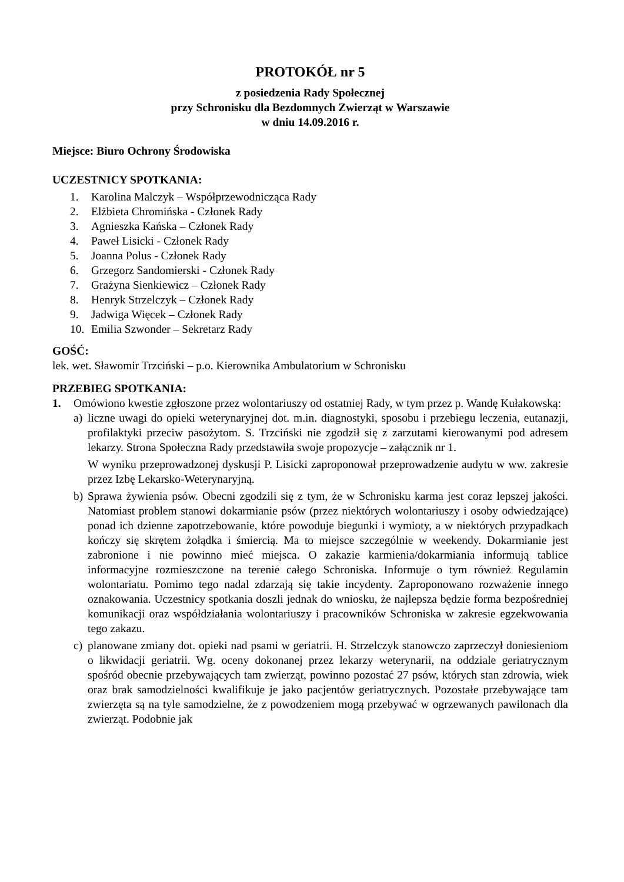PROTOKÓŁ nr 5
z posiedzenia Rady Społecznej
przy Schronisku dla Bezdomnych Zwierząt w Warszawie
w dniu 14.09.2016 r.
Miejsce: Biuro Ochrony Środowiska
UCZESTNICY SPOTKANIA:
1. Karolina Malczyk – Współprzewodnicząca Rady
2. Elżbieta Chromińska - Członek Rady
3. Agnieszka Kańska – Członek Rady
4. Paweł Lisicki - Członek Rady
5. Joanna Polus - Członek Rady
6. Grzegorz Sandomierski - Członek Rady
7. Grażyna Sienkiewicz – Członek Rady
8. Henryk Strzelczyk – Członek Rady
9. Jadwiga Więcek – Członek Rady
10. Emilia Szwonder – Sekretarz Rady
GOŚĆ:
lek. wet. Sławomir Trzciński – p.o. Kierownika Ambulatorium w Schronisku
PRZEBIEG SPOTKANIA:
1. Omówiono kwestie zgłoszone przez wolontariuszy od ostatniej Rady, w tym przez p. Wandę Kułakowską:
a) liczne uwagi do opieki weterynaryjnej dot. m.in. diagnostyki, sposobu i przebiegu leczenia, eutanazji, profilaktyki przeciw pasożytom. S. Trzciński nie zgodził się z zarzutami kierowanymi pod adresem lekarzy. Strona Społeczna Rady przedstawiła swoje propozycje – załącznik nr 1.
W wyniku przeprowadzonej dyskusji P. Lisicki zaproponował przeprowadzenie audytu w ww. zakresie przez Izbę Lekarsko-Weterynaryjną.
b) Sprawa żywienia psów. Obecni zgodzili się z tym, że w Schronisku karma jest coraz lepszej jakości. Natomiast problem stanowi dokarmianie psów (przez niektórych wolontariuszy i osoby odwiedzające) ponad ich dzienne zapotrzebowanie, które powoduje biegunki i wymioty, a w niektórych przypadkach kończy się skrętem żołądka i śmiercią. Ma to miejsce szczególnie w weekendy. Dokarmianie jest zabronione i nie powinno mieć miejsca. O zakazie karmienia/dokarmiania informują tablice informacyjne rozmieszczone na terenie całego Schroniska. Informuje o tym również Regulamin wolontariatu. Pomimo tego nadal zdarzają się takie incydenty. Zaproponowano rozważenie innego oznakowania. Uczestnicy spotkania doszli jednak do wniosku, że najlepsza będzie forma bezpośredniej komunikacji oraz współdziałania wolontariuszy i pracowników Schroniska w zakresie egzekwowania tego zakazu.
c) planowane zmiany dot. opieki nad psami w geriatrii. H. Strzelczyk stanowczo zaprzeczył doniesieniom o likwidacji geriatrii. Wg. oceny dokonanej przez lekarzy weterynarii, na oddziale geriatrycznym spośród obecnie przebywających tam zwierząt, powinno pozostać 27 psów, których stan zdrowia, wiek oraz brak samodzielności kwalifikuje je jako pacjentów geriatrycznych. Pozostałe przebywające tam zwierzęta są na tyle samodzielne, że z powodzeniem mogą przebywać w ogrzewanych pawilonach dla zwierząt. Podobnie jak